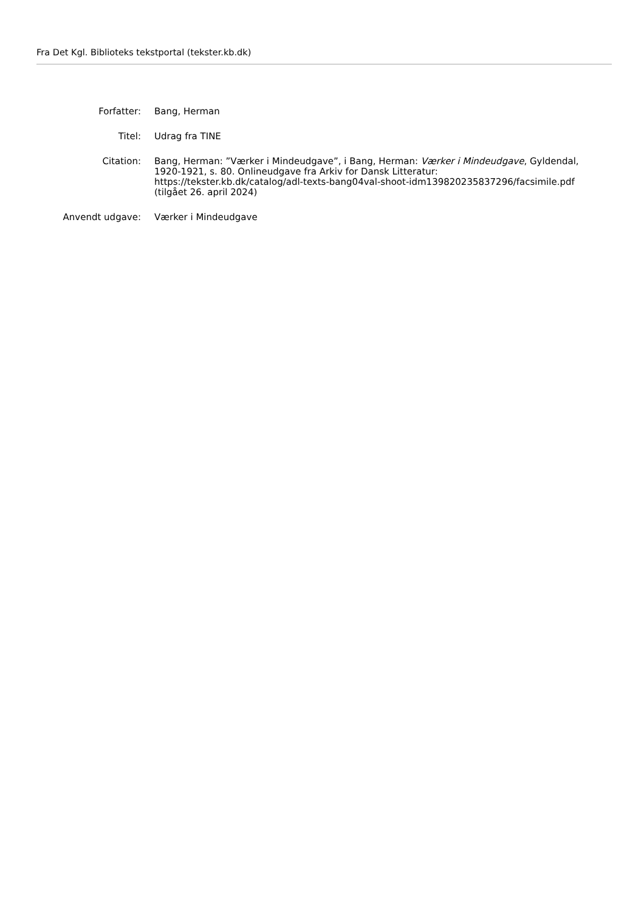Fra Det Kgl. Biblioteks tekstportal (tekster.kb.dk)
Forfatter: Bang, Herman
Titel: Udrag fra TINE
Citation: Bang, Herman: ”Værker i Mindeudgave”, i Bang, Herman: Værker i Mindeudgave, Gyldendal, 1920-1921, s. 80. Onlineudgave fra Arkiv for Dansk Litteratur: https://tekster.kb.dk/catalog/adl-texts-bang04val-shoot-idm139820235837296/facsimile.pdf (tilgået 26. april 2024)
Anvendt udgave: Værker i Mindeudgave